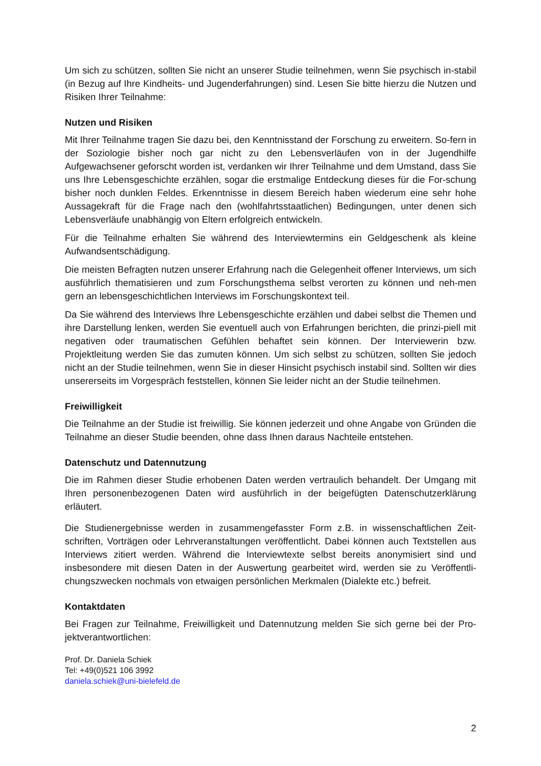Um sich zu schützen, sollten Sie nicht an unserer Studie teilnehmen, wenn Sie psychisch in-stabil (in Bezug auf Ihre Kindheits- und Jugenderfahrungen) sind. Lesen Sie bitte hierzu die Nutzen und Risiken Ihrer Teilnahme:
Nutzen und Risiken
Mit Ihrer Teilnahme tragen Sie dazu bei, den Kenntnisstand der Forschung zu erweitern. So-fern in der Soziologie bisher noch gar nicht zu den Lebensverläufen von in der Jugendhilfe Aufgewachsener geforscht worden ist, verdanken wir Ihrer Teilnahme und dem Umstand, dass Sie uns Ihre Lebensgeschichte erzählen, sogar die erstmalige Entdeckung dieses für die For-schung bisher noch dunklen Feldes. Erkenntnisse in diesem Bereich haben wiederum eine sehr hohe Aussagekraft für die Frage nach den (wohlfahrtsstaatlichen) Bedingungen, unter denen sich Lebensverläufe unabhängig von Eltern erfolgreich entwickeln.
Für die Teilnahme erhalten Sie während des Interviewtermins ein Geldgeschenk als kleine Aufwandsentschädigung.
Die meisten Befragten nutzen unserer Erfahrung nach die Gelegenheit offener Interviews, um sich ausführlich thematisieren und zum Forschungsthema selbst verorten zu können und neh-men gern an lebensgeschichtlichen Interviews im Forschungskontext teil.
Da Sie während des Interviews Ihre Lebensgeschichte erzählen und dabei selbst die Themen und ihre Darstellung lenken, werden Sie eventuell auch von Erfahrungen berichten, die prinzi-piell mit negativen oder traumatischen Gefühlen behaftet sein können. Der Interviewerin bzw. Projektleitung werden Sie das zumuten können. Um sich selbst zu schützen, sollten Sie jedoch nicht an der Studie teilnehmen, wenn Sie in dieser Hinsicht psychisch instabil sind. Sollten wir dies unsererseits im Vorgespräch feststellen, können Sie leider nicht an der Studie teilnehmen.
Freiwilligkeit
Die Teilnahme an der Studie ist freiwillig. Sie können jederzeit und ohne Angabe von Gründen die Teilnahme an dieser Studie beenden, ohne dass Ihnen daraus Nachteile entstehen.
Datenschutz und Datennutzung
Die im Rahmen dieser Studie erhobenen Daten werden vertraulich behandelt. Der Umgang mit Ihren personenbezogenen Daten wird ausführlich in der beigefügten Datenschutzerklärung erläutert.
Die Studienergebnisse werden in zusammengefasster Form z.B. in wissenschaftlichen Zeit-schriften, Vorträgen oder Lehrveranstaltungen veröffentlicht. Dabei können auch Textstellen aus Interviews zitiert werden. Während die Interviewtexte selbst bereits anonymisiert sind und insbesondere mit diesen Daten in der Auswertung gearbeitet wird, werden sie zu Veröffentli-chungszwecken nochmals von etwaigen persönlichen Merkmalen (Dialekte etc.) befreit.
Kontaktdaten
Bei Fragen zur Teilnahme, Freiwilligkeit und Datennutzung melden Sie sich gerne bei der Pro-jektverantwortlichen:
Prof. Dr. Daniela Schiek
Tel: +49(0)521 106 3992
daniela.schiek@uni-bielefeld.de
2